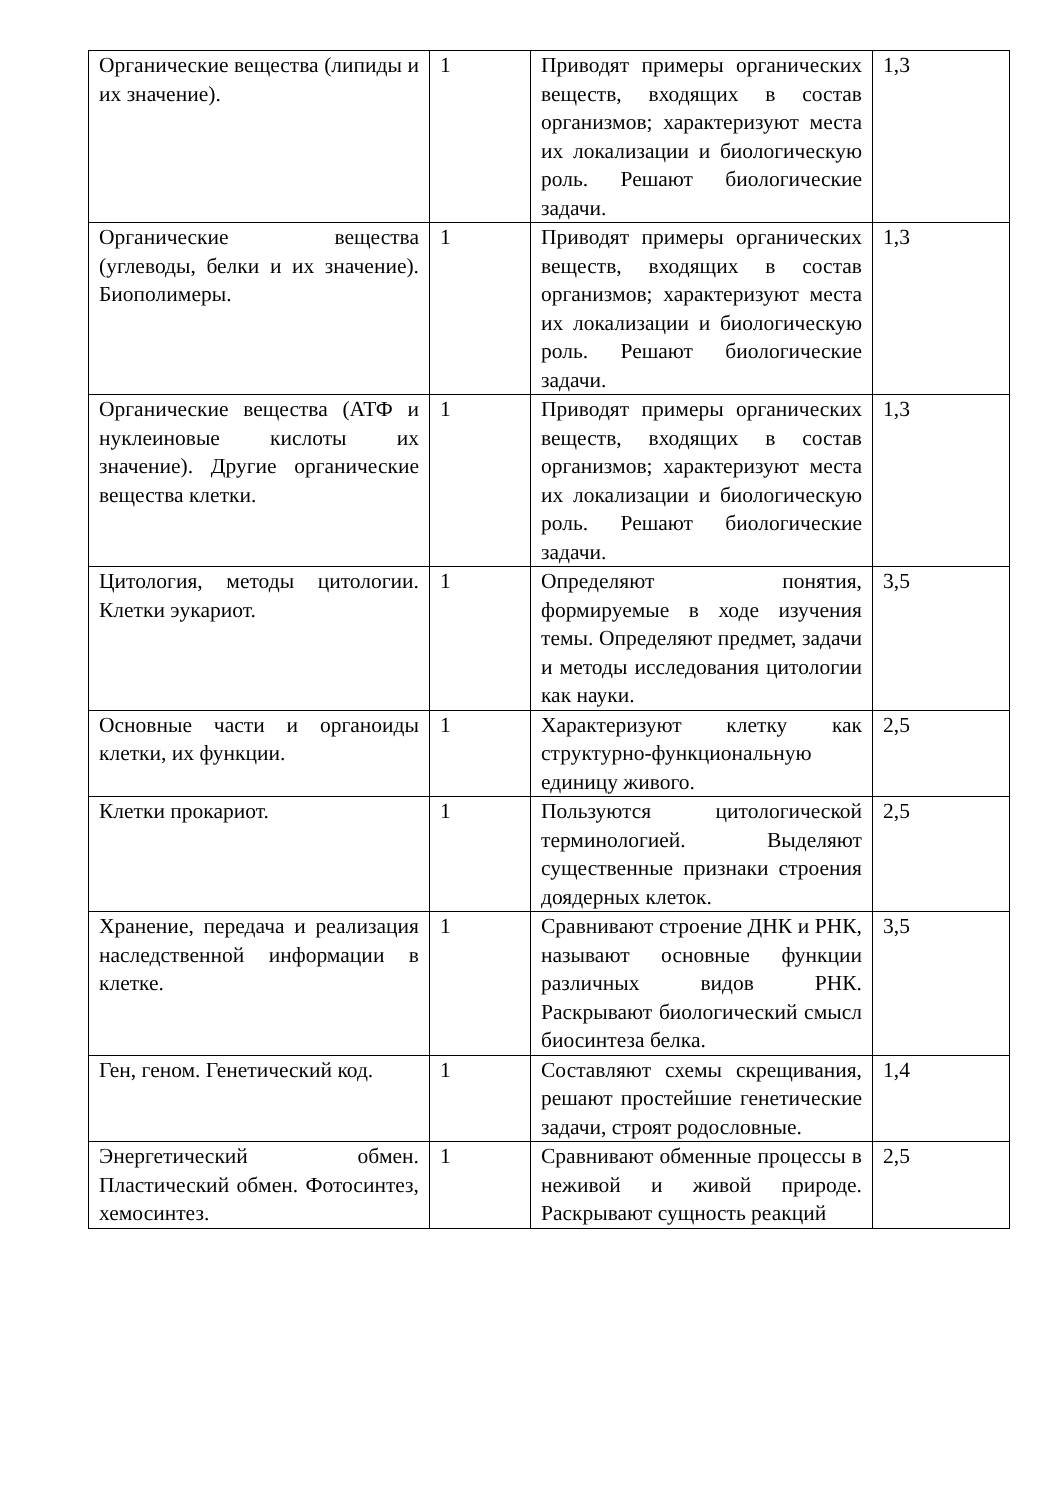| Органические вещества (липиды и их значение). | 1 | Приводят примеры органических веществ, входящих в состав организмов; характеризуют места их локализации и биологическую роль. Решают биологические задачи. | 1,3 |
| Органические вещества (углеводы, белки и их значение). Биополимеры. | 1 | Приводят примеры органических веществ, входящих в состав организмов; характеризуют места их локализации и биологическую роль. Решают биологические задачи. | 1,3 |
| Органические вещества (АТФ и нуклеиновые кислоты их значение). Другие органические вещества клетки. | 1 | Приводят примеры органических веществ, входящих в состав организмов; характеризуют места их локализации и биологическую роль. Решают биологические задачи. | 1,3 |
| Цитология, методы цитологии. Клетки эукариот. | 1 | Определяют понятия, формируемые в ходе изучения темы. Определяют предмет, задачи и методы исследования цитологии как науки. | 3,5 |
| Основные части и органоиды клетки, их функции. | 1 | Характеризуют клетку как структурно-функциональную единицу живого. | 2,5 |
| Клетки прокариот. | 1 | Пользуются цитологической терминологией. Выделяют существенные признаки строения доядерных клеток. | 2,5 |
| Хранение, передача и реализация наследственной информации в клетке. | 1 | Сравнивают строение ДНК и РНК, называют основные функции различных видов РНК. Раскрывают биологический смысл биосинтеза белка. | 3,5 |
| Ген, геном. Генетический код. | 1 | Составляют схемы скрещивания, решают простейшие генетические задачи, строят родословные. | 1,4 |
| Энергетический обмен. Пластический обмен. Фотосинтез, хемосинтез. | 1 | Сравнивают обменные процессы в неживой и живой природе. Раскрывают сущность реакций | 2,5 |